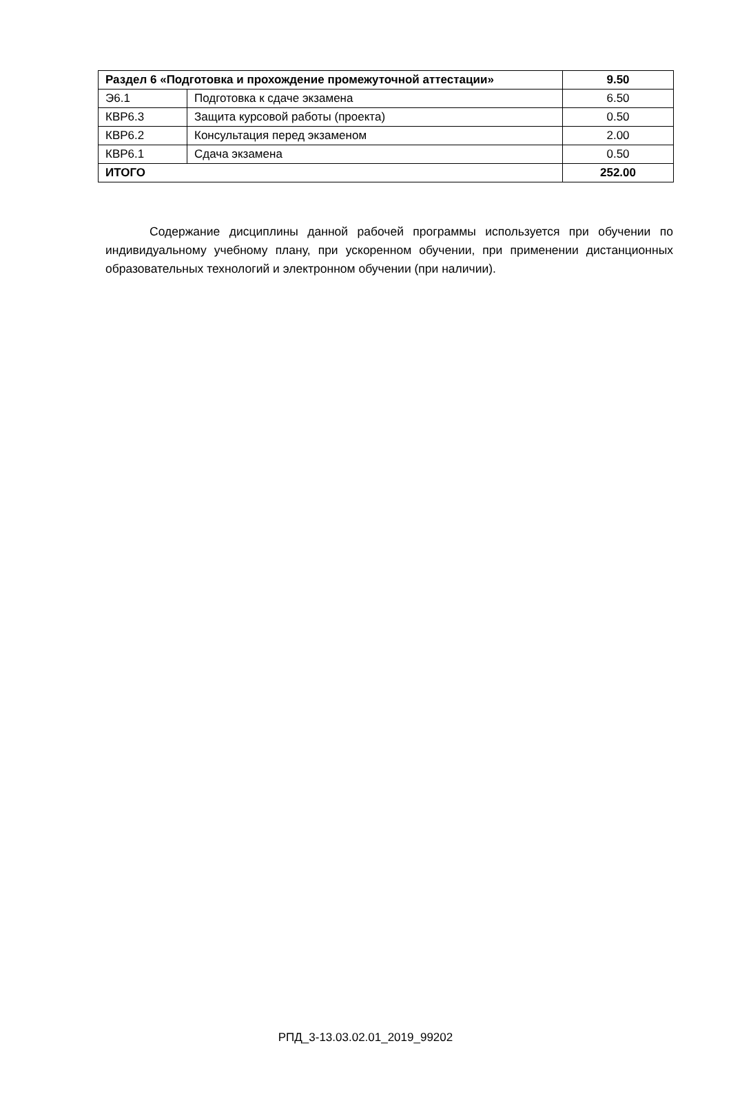| Раздел 6 «Подготовка и прохождение промежуточной аттестации» | | 9.50 |
| Э6.1 | Подготовка к сдаче экзамена | 6.50 |
| КВР6.3 | Защита курсовой работы (проекта) | 0.50 |
| КВР6.2 | Консультация перед экзаменом | 2.00 |
| КВР6.1 | Сдача экзамена | 0.50 |
| ИТОГО | | 252.00 |
Содержание дисциплины данной рабочей программы используется при обучении по индивидуальному учебному плану, при ускоренном обучении, при применении дистанционных образовательных технологий и электронном обучении (при наличии).
РПД_3-13.03.02.01_2019_99202